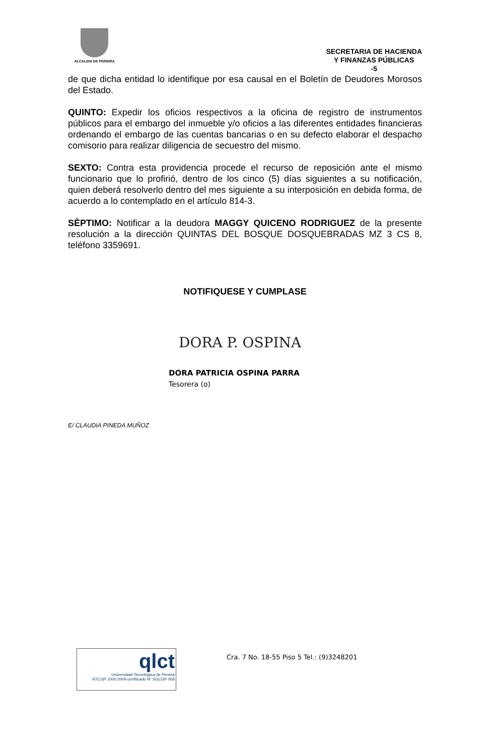ALCALDIA DE PEREIRA
SECRETARIA DE HACIENDA
Y FINANZAS PÚBLICAS
-5
de que dicha entidad lo identifique por esa causal en el Boletín de Deudores Morosos del Estado.
QUINTO: Expedir los oficios respectivos a la oficina de registro de instrumentos públicos para el embargo del inmueble y/o oficios a las diferentes entidades financieras ordenando el embargo de las cuentas bancarias o en su defecto elaborar el despacho comisorio para realizar diligencia de secuestro del mismo.
SEXTO: Contra esta providencia procede el recurso de reposición ante el mismo funcionario que lo profirió, dentro de los cinco (5) días siguientes a su notificación, quien deberá resolverlo dentro del mes siguiente a su interposición en debida forma, de acuerdo a lo contemplado en el artículo 814-3.
SÈPTIMO: Notificar a la deudora MAGGY QUICENO RODRIGUEZ de la presente resolución a la dirección QUINTAS DEL BOSQUE DOSQUEBRADAS MZ 3 CS 8, teléfono 3359691.
NOTIFIQUESE Y CUMPLASE
DORA P. OSPINA
DORA PATRICIA OSPINA PARRA
Tesorera (o)
E/ CLAUDIA PINEDA MUÑOZ
qlct
Universidad Tecnológica de Pereira
NTCGP 1000:2009 certificado Nº SGCGP 008
Cra. 7 No. 18-55 Piso 5 Tel.: (9)3248201